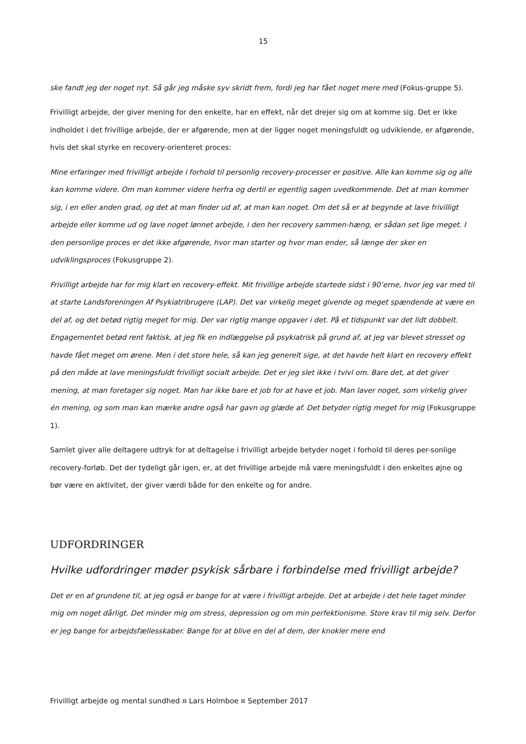15
ske fandt jeg der noget nyt. Så går jeg måske syv skridt frem, fordi jeg har fået noget mere med (Fokus-gruppe 5).
Frivilligt arbejde, der giver mening for den enkelte, har en effekt, når det drejer sig om at komme sig. Det er ikke indholdet i det frivillige arbejde, der er afgørende, men at der ligger noget meningsfuldt og udviklende, er afgørende, hvis det skal styrke en recovery-orienteret proces:
Mine erfaringer med frivilligt arbejde i forhold til personlig recovery-processer er positive. Alle kan komme sig og alle kan komme videre. Om man kommer videre herfra og dertil er egentlig sagen uvedkommende. Det at man kommer sig, i en eller anden grad, og det at man finder ud af, at man kan noget. Om det så er at begynde at lave frivilligt arbejde eller komme ud og lave noget lønnet arbejde, i den her recovery sammen-hæng, er sådan set lige meget. I den personlige proces er det ikke afgørende, hvor man starter og hvor man ender, så længe der sker en udviklingsproces (Fokusgruppe 2).
Frivilligt arbejde har for mig klart en recovery-effekt. Mit frivillige arbejde startede sidst i 90’erne, hvor jeg var med til at starte Landsforeningen Af Psykiatribrugere (LAP). Det var virkelig meget givende og meget spændende at være en del af, og det betød rigtig meget for mig. Der var rigtig mange opgaver i det. På et tidspunkt var det lidt dobbelt. Engagementet betød rent faktisk, at jeg fik en indlæggelse på psykiatrisk på grund af, at jeg var blevet stresset og havde fået meget om ørene. Men i det store hele, så kan jeg generelt sige, at det havde helt klart en recovery effekt på den måde at lave meningsfuldt frivilligt socialt arbejde. Det er jeg slet ikke i tvivl om. Bare det, at det giver mening, at man foretager sig noget. Man har ikke bare et job for at have et job. Man laver noget, som virkelig giver én mening, og som man kan mærke andre også har gavn og glæde af. Det betyder rigtig meget for mig (Fokusgruppe 1).
Samlet giver alle deltagere udtryk for at deltagelse i frivilligt arbejde betyder noget i forhold til deres per-sonlige recovery-forløb. Det der tydeligt går igen, er, at det frivillige arbejde må være meningsfuldt i den enkeltes øjne og bør være en aktivitet, der giver værdi både for den enkelte og for andre.
UDFORDRINGER
Hvilke udfordringer møder psykisk sårbare i forbindelse med frivilligt arbejde?
Det er en af grundene til, at jeg også er bange for at være i frivilligt arbejde. Det at arbejde i det hele taget minder mig om noget dårligt. Det minder mig om stress, depression og om min perfektionisme. Store krav til mig selv. Derfor er jeg bange for arbejdsfællesskaber. Bange for at blive en del af dem, der knokler mere end
Frivilligt arbejde og mental sundhed ¤ Lars Holmboe ¤ September 2017